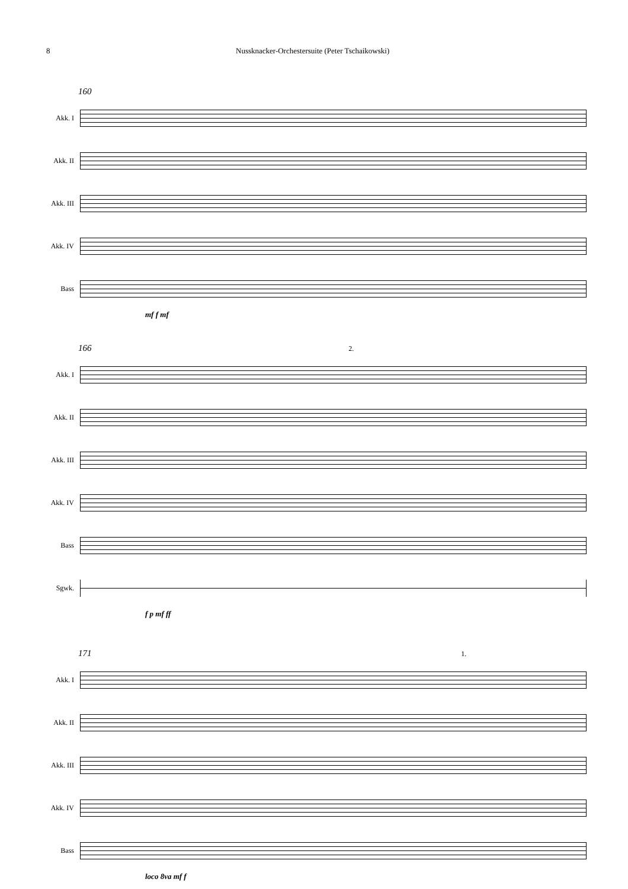8 Nussknacker-Orchestersuite (Peter Tschaikowski)
160
Akk. I
Akk. II
Akk. III
Akk. IV
Bass
mf f mf
166 2.
Akk. I
Akk. II
Akk. III
Akk. IV
Bass
Sgwk.
f p mf ff
171 1.
Akk. I
Akk. II
Akk. III
Akk. IV
Bass
loco 8va mf f